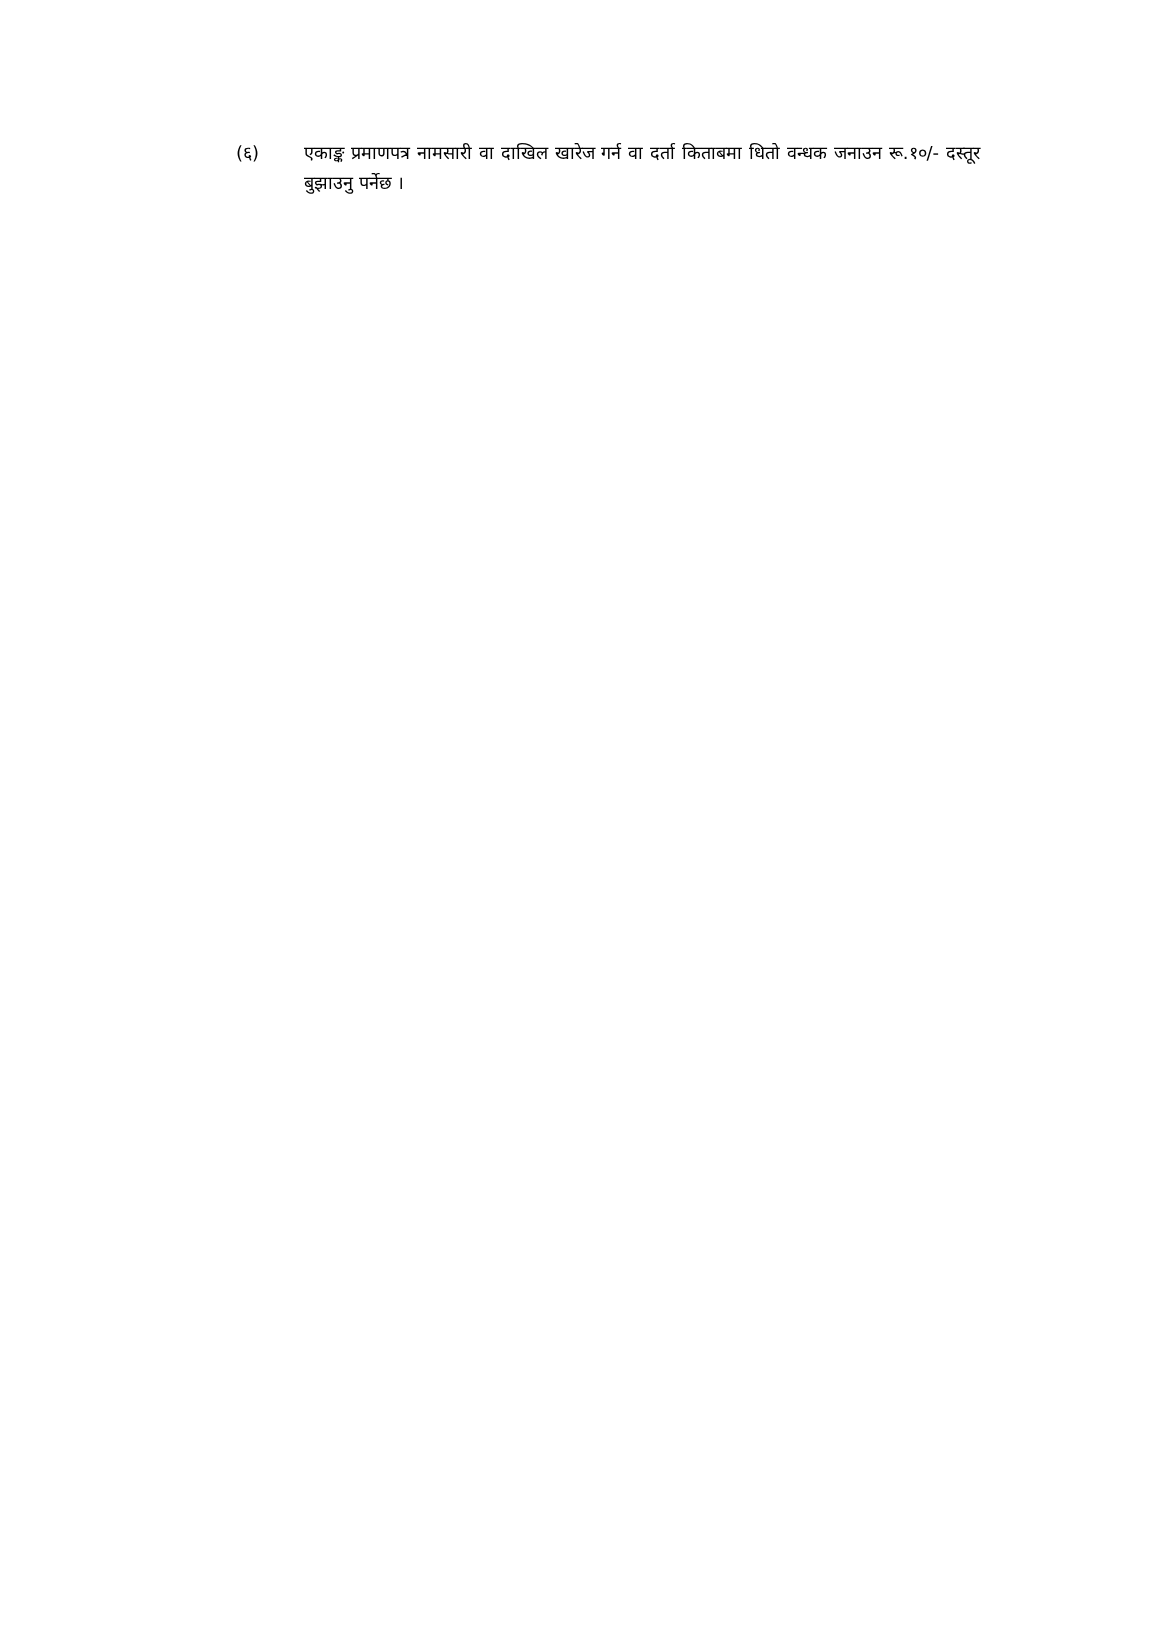(६) एकाङ्क प्रमाणपत्र नामसारी वा दाखिल खारेज गर्न वा दर्ता किताबमा धितो वन्धक जनाउन रू.१०/- दस्तूर बुझाउनु पर्नेछ ।